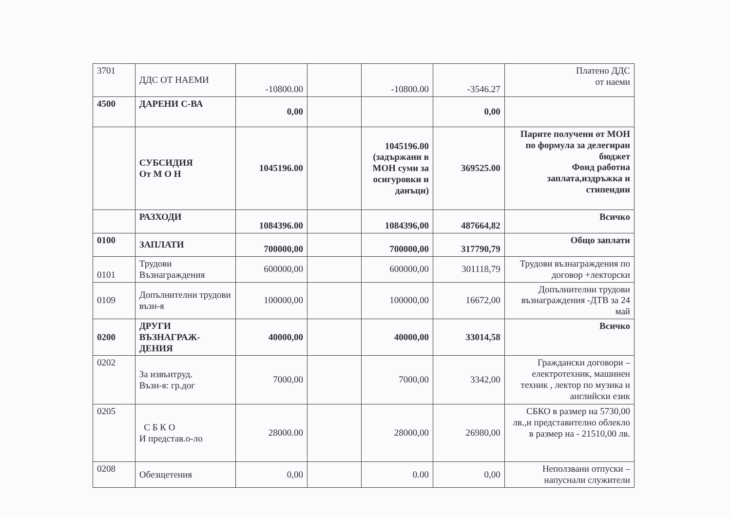| 3701 | ДДС ОТ НАЕМИ | -10800.00 | | -10800.00 | -3546.27 | Платено ДДС от наеми |
| 4500 | ДАРЕНИ С-ВА | 0,00 | | | 0,00 | |
| | СУБСИДИЯ От М О Н | 1045196.00 | | 1045196.00 (задържани в МОН суми за осигуровки и данъци) | 369525.00 | Парите получени от МОН по формула за делегиран бюджет Фонд работна заплата,издръжка и стипендии |
| | РАЗХОДИ | 1084396.00 | | 1084396,00 | 487664,82 | Всичко |
| 0100 | ЗАПЛАТИ | 700000,00 | | 700000,00 | 317790,79 | Общо заплати |
| 0101 | Трудови Възнаграждения | 600000,00 | | 600000,00 | 301118,79 | Трудови възнаграждения по договор +лекторски |
| 0109 | Допълнителни трудови възн-я | 100000,00 | | 100000,00 | 16672,00 | Допълнителни трудови възнаграждения -ДТВ за 24 май |
| 0200 | ДРУГИ ВЪЗНАГРАЖ-ДЕНИЯ | 40000,00 | | 40000,00 | 33014,58 | Всичко |
| 0202 | За извънтруд. Възн-я: гр.дог | 7000,00 | | 7000,00 | 3342,00 | Граждански договори – електротехник, машинен техник , лектор по музика и английски език |
| 0205 | С Б К О И представ.о-ло | 28000.00 | | 28000,00 | 26980,00 | СБКО в размер на 5730,00 лв.,и представително облекло в размер на - 21510,00 лв. |
| 0208 | Обезщетения | 0,00 | | 0.00 | 0,00 | Неползвани отпуски – напуснали служители |